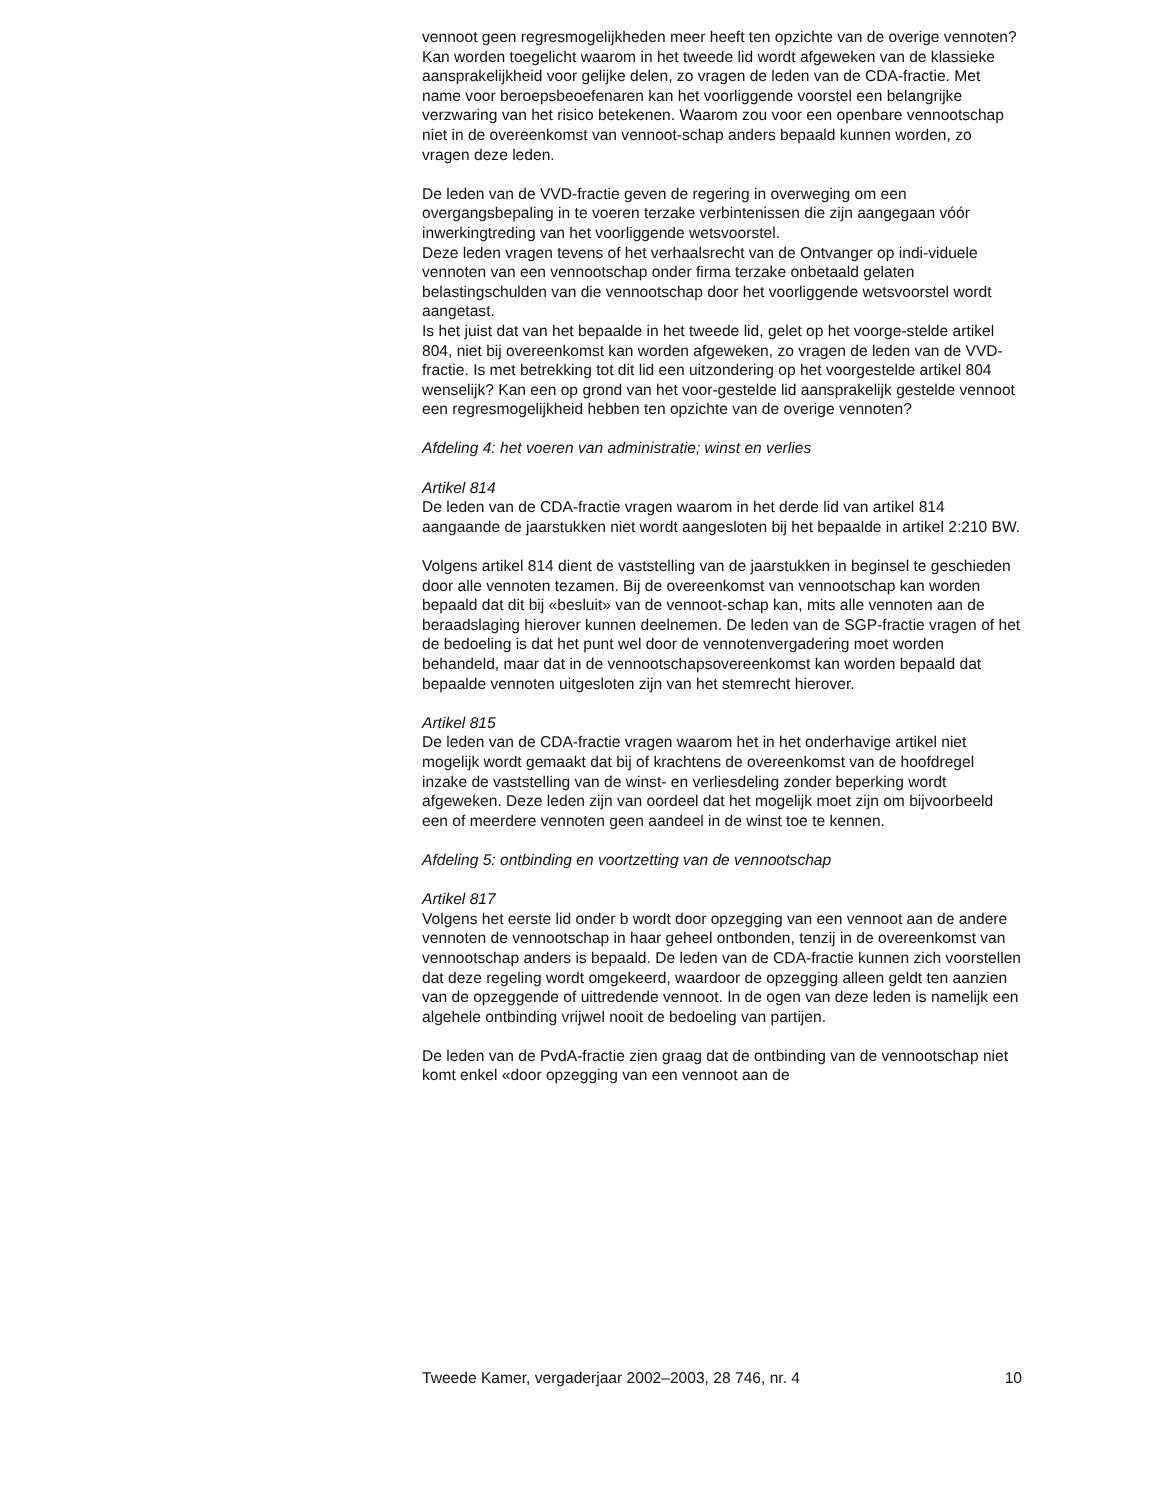vennoot geen regresmogelijkheden meer heeft ten opzichte van de overige vennoten?
Kan worden toegelicht waarom in het tweede lid wordt afgeweken van de klassieke aansprakelijkheid voor gelijke delen, zo vragen de leden van de CDA-fractie. Met name voor beroepsbeoefenaren kan het voorliggende voorstel een belangrijke verzwaring van het risico betekenen. Waarom zou voor een openbare vennootschap niet in de overeenkomst van vennoot-schap anders bepaald kunnen worden, zo vragen deze leden.
De leden van de VVD-fractie geven de regering in overweging om een overgangsbepaling in te voeren terzake verbintenissen die zijn aangegaan vóór inwerkingtreding van het voorliggende wetsvoorstel.
Deze leden vragen tevens of het verhaalsrecht van de Ontvanger op indi-viduele vennoten van een vennootschap onder firma terzake onbetaald gelaten belastingschulden van die vennootschap door het voorliggende wetsvoorstel wordt aangetast.
Is het juist dat van het bepaalde in het tweede lid, gelet op het voorge-stelde artikel 804, niet bij overeenkomst kan worden afgeweken, zo vragen de leden van de VVD-fractie. Is met betrekking tot dit lid een uitzondering op het voorgestelde artikel 804 wenselijk? Kan een op grond van het voor-gestelde lid aansprakelijk gestelde vennoot een regresmogelijkheid hebben ten opzichte van de overige vennoten?
Afdeling 4: het voeren van administratie; winst en verlies
Artikel 814
De leden van de CDA-fractie vragen waarom in het derde lid van artikel 814 aangaande de jaarstukken niet wordt aangesloten bij het bepaalde in artikel 2:210 BW.
Volgens artikel 814 dient de vaststelling van de jaarstukken in beginsel te geschieden door alle vennoten tezamen. Bij de overeenkomst van vennootschap kan worden bepaald dat dit bij «besluit» van de vennoot-schap kan, mits alle vennoten aan de beraadslaging hierover kunnen deelnemen. De leden van de SGP-fractie vragen of het de bedoeling is dat het punt wel door de vennotenvergadering moet worden behandeld, maar dat in de vennootschapsovereenkomst kan worden bepaald dat bepaalde vennoten uitgesloten zijn van het stemrecht hierover.
Artikel 815
De leden van de CDA-fractie vragen waarom het in het onderhavige artikel niet mogelijk wordt gemaakt dat bij of krachtens de overeenkomst van de hoofdregel inzake de vaststelling van de winst- en verliesdeling zonder beperking wordt afgeweken. Deze leden zijn van oordeel dat het mogelijk moet zijn om bijvoorbeeld een of meerdere vennoten geen aandeel in de winst toe te kennen.
Afdeling 5: ontbinding en voortzetting van de vennootschap
Artikel 817
Volgens het eerste lid onder b wordt door opzegging van een vennoot aan de andere vennoten de vennootschap in haar geheel ontbonden, tenzij in de overeenkomst van vennootschap anders is bepaald. De leden van de CDA-fractie kunnen zich voorstellen dat deze regeling wordt omgekeerd, waardoor de opzegging alleen geldt ten aanzien van de opzeggende of uittredende vennoot. In de ogen van deze leden is namelijk een algehele ontbinding vrijwel nooit de bedoeling van partijen.
De leden van de PvdA-fractie zien graag dat de ontbinding van de vennootschap niet komt enkel «door opzegging van een vennoot aan de
Tweede Kamer, vergaderjaar 2002–2003, 28 746, nr. 4 10